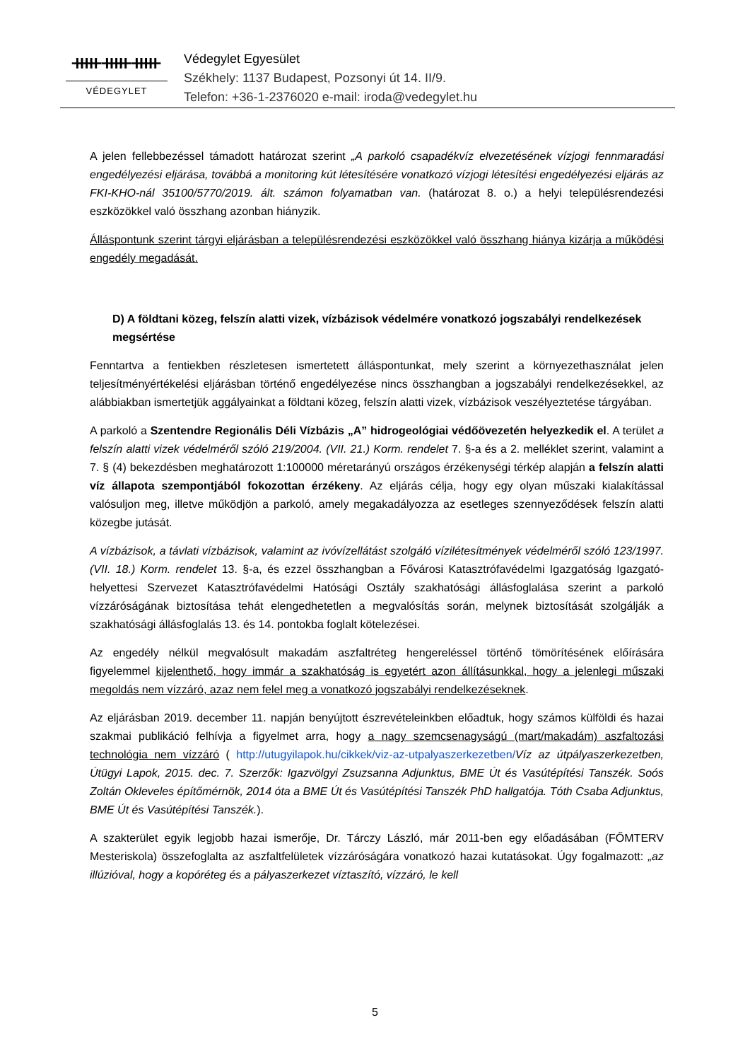ᚔᚔᚔ
VÉDEGYLET
Védegylet Egyesület
Székhely: 1137 Budapest, Pozsonyi út 14. II/9.
Telefon: +36-1-2376020 e-mail: iroda@vedegylet.hu
A jelen fellebbezéssel támadott határozat szerint „A parkoló csapadékvíz elvezetésének vízjogi fennmaradási engedélyezési eljárása, továbbá a monitoring kút létesítésére vonatkozó vízjogi létesítési engedélyezési eljárás az FKI-KHO-nál 35100/5770/2019. ált. számon folyamatban van. (határozat 8. o.) a helyi településrendezési eszközökkel való összhang azonban hiányzik.
Álláspontunk szerint tárgyi eljárásban a településrendezési eszközökkel való összhang hiánya kizárja a működési engedély megadását.
D) A földtani közeg, felszín alatti vizek, vízbázisok védelmére vonatkozó jogszabályi rendelkezések megsértése
Fenntartva a fentiekben részletesen ismertetett álláspontunkat, mely szerint a környezethasználat jelen teljesítményértékelési eljárásban történő engedélyezése nincs összhangban a jogszabályi rendelkezésekkel, az alábbiakban ismertetjük aggályainkat a földtani közeg, felszín alatti vizek, vízbázisok veszélyeztetése tárgyában.
A parkoló a Szentendre Regionális Déli Vízbázis „A” hidrogeológiai védőövezetén helyezkedik el. A terület a felszín alatti vizek védelméről szóló 219/2004. (VII. 21.) Korm. rendelet 7. §-a és a 2. melléklet szerint, valamint a 7. § (4) bekezdésben meghatározott 1:100000 méretarányú országos érzékenységi térkép alapján a felszín alatti víz állapota szempontjából fokozottan érzékeny. Az eljárás célja, hogy egy olyan műszaki kialakítással valósuljon meg, illetve működjön a parkoló, amely megakadályozza az esetleges szennyeződések felszín alatti közegbe jutását.
A vízbázisok, a távlati vízbázisok, valamint az ivóvízellátást szolgáló vízilétesítmények védelméről szóló 123/1997. (VII. 18.) Korm. rendelet 13. §-a, és ezzel összhangban a Fővárosi Katasztrófavédelmi Igazgatóság Igazgató-helyettesi Szervezet Katasztrófavédelmi Hatósági Osztály szakhatósági állásfoglalása szerint a parkoló vízzáróságának biztosítása tehát elengedhetetlen a megvalósítás során, melynek biztosítását szolgálják a szakhatósági állásfoglalás 13. és 14. pontokba foglalt kötelezései.
Az engedély nélkül megvalósult makadám aszfaltréteg hengereléssel történő tömörítésének előírására figyelemmel kijelenthető, hogy immár a szakhatóság is egyetért azon állításunkkal, hogy a jelenlegi műszaki megoldás nem vízzáró, azaz nem felel meg a vonatkozó jogszabályi rendelkezéseknek.
Az eljárásban 2019. december 11. napján benyújtott észrevételeinkben előadtuk, hogy számos külföldi és hazai szakmai publikáció felhívja a figyelmet arra, hogy a nagy szemcsenagyságú (mart/makadám) aszfaltozási technológia nem vízzáró ( http://utugyilapok.hu/cikkek/viz-az-utpalyaszerkezetben/Víz az útpályaszerkezetben, Útügyi Lapok, 2015. dec. 7. Szerzők: Igazvölgyi Zsuzsanna Adjunktus, BME Út és Vasútépítési Tanszék. Soós Zoltán Okleveles építőmérnök, 2014 óta a BME Út és Vasútépítési Tanszék PhD hallgatója. Tóth Csaba Adjunktus, BME Út és Vasútépítési Tanszék.).
A szakterület egyik legjobb hazai ismerője, Dr. Tárczy László, már 2011-ben egy előadásában (FŐMTERV Mesteriskola) összefoglalta az aszfaltfelületek vízzáróságára vonatkozó hazai kutatásokat. Úgy fogalmazott: „az illúzióval, hogy a kopóréteg és a pályaszerkezet víztaszító, vízzáró, le kell
5